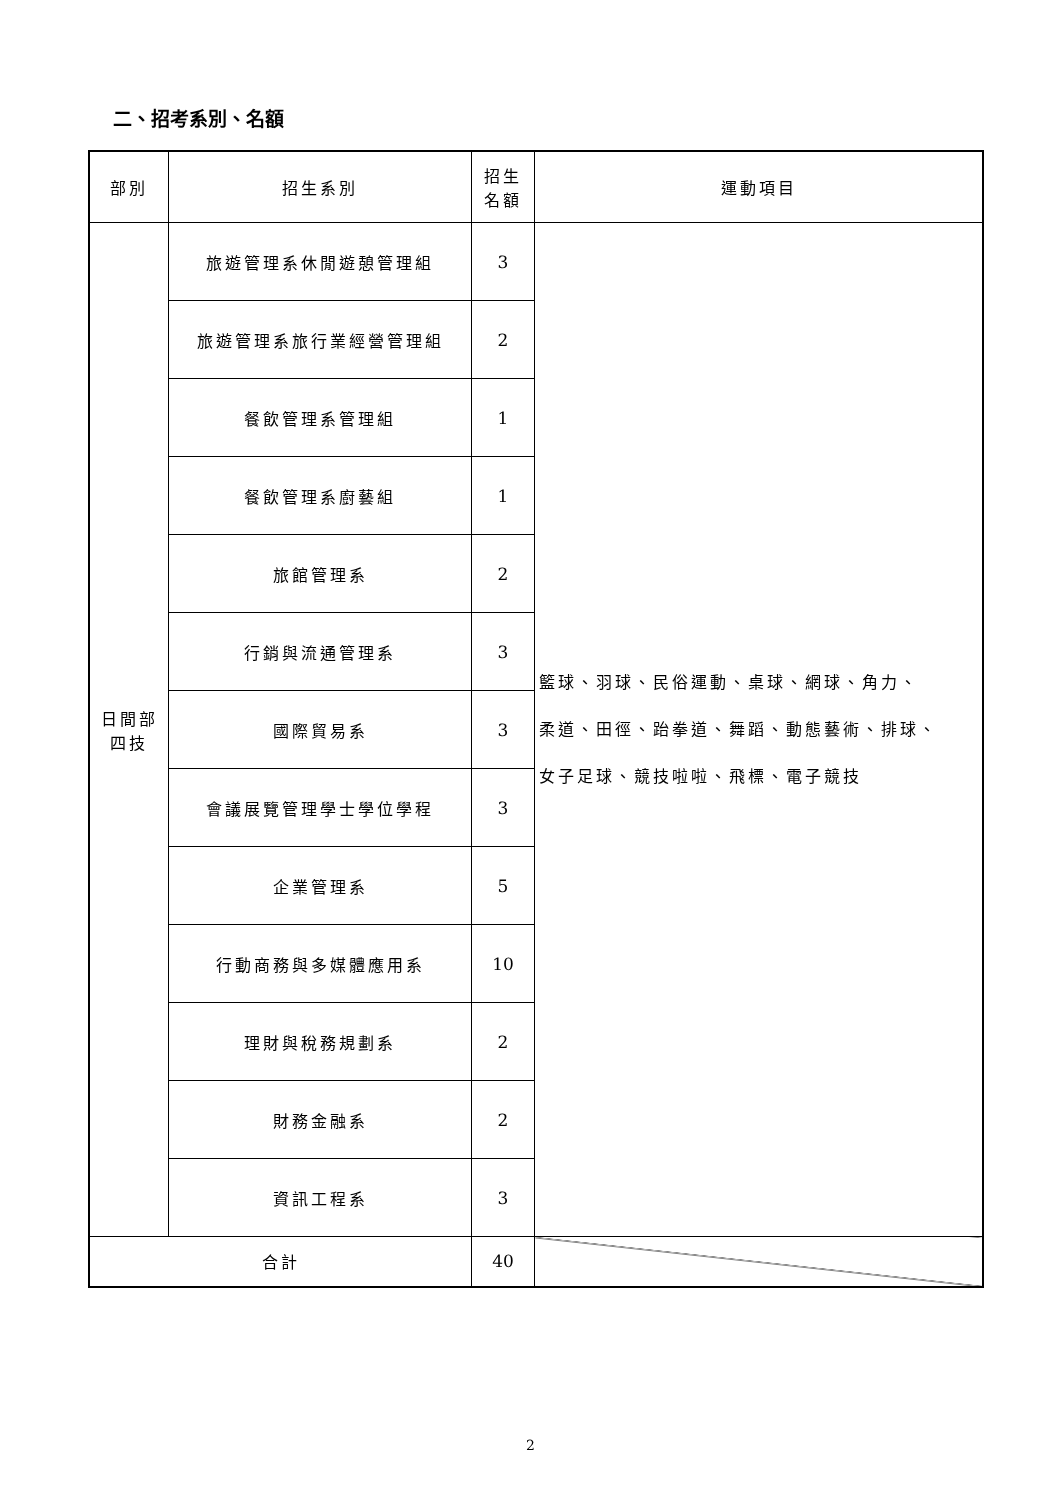二、招考系別、名額
| 部別 | 招生系別 | 招生 名額 | 運動項目 |
| --- | --- | --- | --- |
| 日間部 四技 | 旅遊管理系休閒遊憩管理組 | 3 | 籃球、羽球、民俗運動、桌球、網球、角力、 柔道、田徑、跆拳道、舞蹈、動態藝術、排球、 女子足球、競技啦啦、飛標、電子競技 |
| | 旅遊管理系旅行業經營管理組 | 2 | |
| | 餐飲管理系管理組 | 1 | |
| | 餐飲管理系廚藝組 | 1 | |
| | 旅館管理系 | 2 | |
| | 行銷與流通管理系 | 3 | |
| | 國際貿易系 | 3 | |
| | 會議展覽管理學士學位學程 | 3 | |
| | 企業管理系 | 5 | |
| | 行動商務與多媒體應用系 | 10 | |
| | 理財與稅務規劃系 | 2 | |
| | 財務金融系 | 2 | |
| | 資訊工程系 | 3 | |
| 合計 | | 40 | |
2